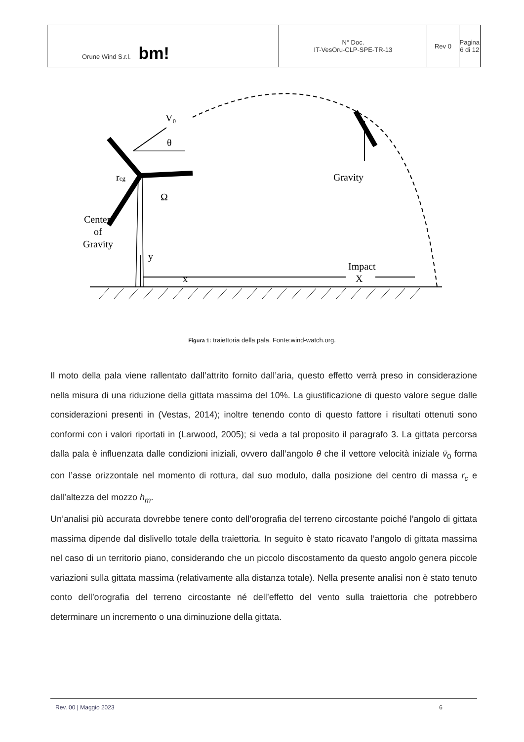| Orune Wind S.r.l. bm! | N° Doc. IT-VesOru-CLP-SPE-TR-13 | Rev 0 | Pagina 6 di 12 |
V₀
θ
rcg
Ω
Center
of
Gravity
y
x
Impact
X
Gravity
Figura 1: traiettoria della pala. Fonte:wind-watch.org.
Il moto della pala viene rallentato dall’attrito fornito dall’aria, questo effetto verrà preso in considerazione nella misura di una riduzione della gittata massima del 10%. La giustificazione di questo valore segue dalle considerazioni presenti in (Vestas, 2014); inoltre tenendo conto di questo fattore i risultati ottenuti sono conformi con i valori riportati in (Larwood, 2005); si veda a tal proposito il paragrafo 3. La gittata percorsa dalla pala è influenzata dalle condizioni iniziali, ovvero dall’angolo θ che il vettore velocità iniziale v̄<sub>0</sub> forma con l’asse orizzontale nel momento di rottura, dal suo modulo, dalla posizione del centro di massa r<sub>c</sub> e dall’altezza del mozzo h<sub>m</sub>.
Un’analisi più accurata dovrebbe tenere conto dell’orografia del terreno circostante poiché l’angolo di gittata massima dipende dal dislivello totale della traiettoria. In seguito è stato ricavato l’angolo di gittata massima nel caso di un territorio piano, considerando che un piccolo discostamento da questo angolo genera piccole variazioni sulla gittata massima (relativamente alla distanza totale). Nella presente analisi non è stato tenuto conto dell’orografia del terreno circostante né dell’effetto del vento sulla traiettoria che potrebbero determinare un incremento o una diminuzione della gittata.
Rev. 00 | Maggio 2023 6